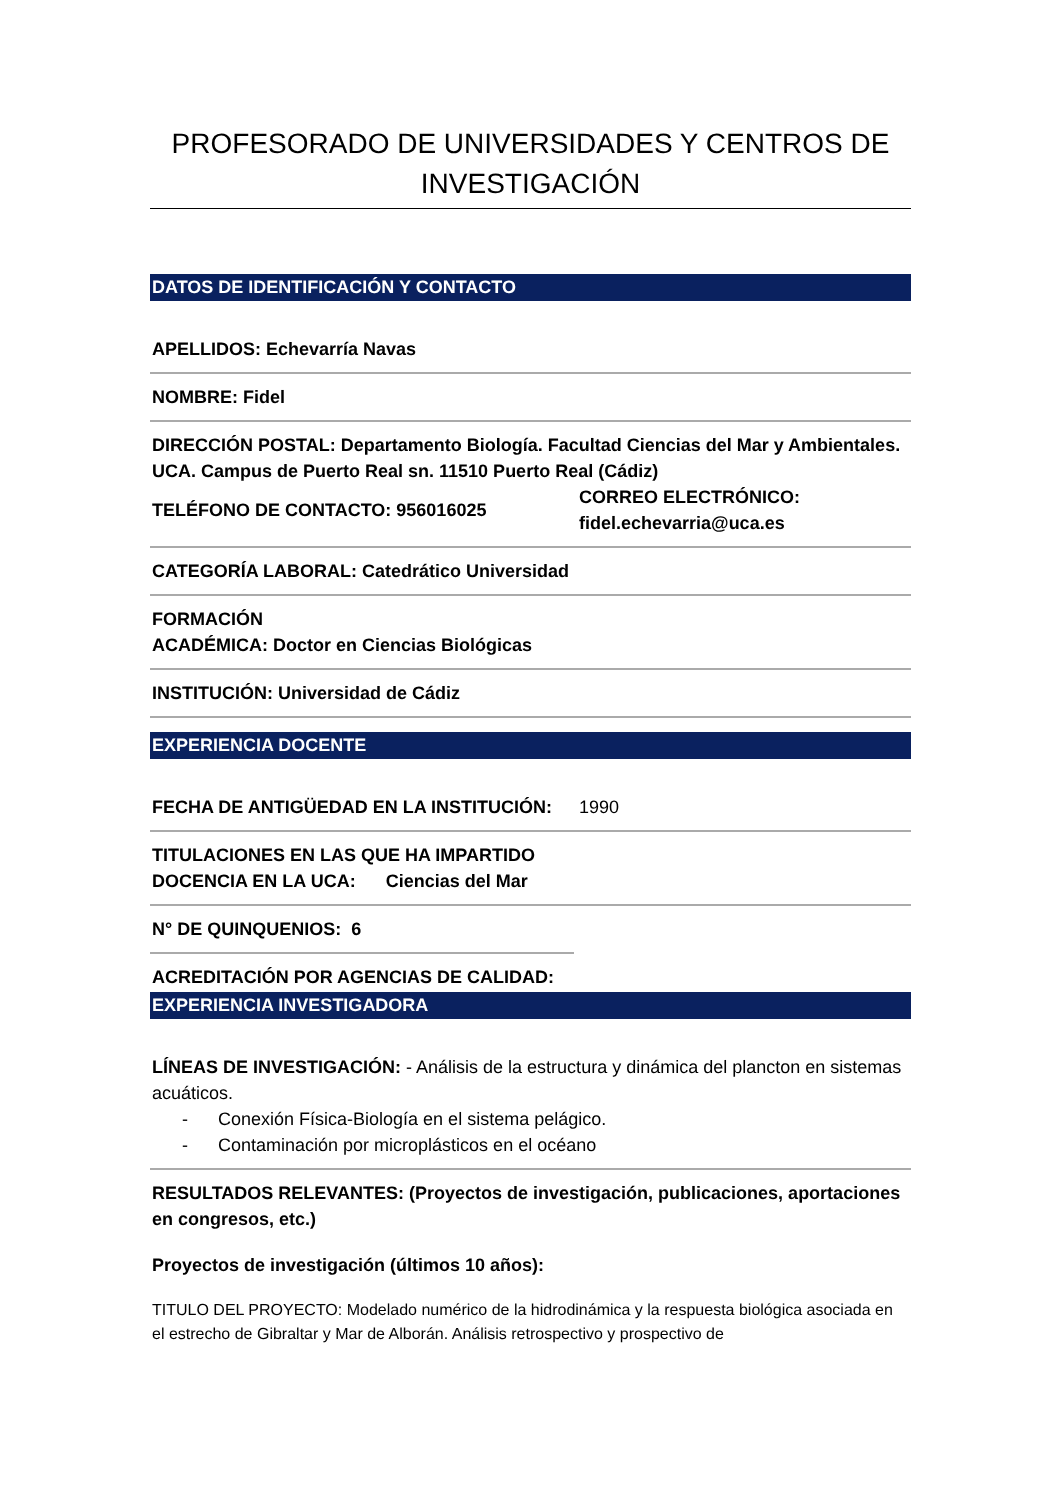PROFESORADO DE UNIVERSIDADES Y CENTROS DE INVESTIGACIÓN
DATOS DE IDENTIFICACIÓN Y CONTACTO
APELLIDOS: Echevarría Navas
NOMBRE: Fidel
DIRECCIÓN POSTAL: Departamento Biología. Facultad Ciencias del Mar y Ambientales. UCA. Campus de Puerto Real sn. 11510 Puerto Real (Cádiz)
TELÉFONO DE CONTACTO: 956016025
CORREO ELECTRÓNICO:
fidel.echevarria@uca.es
CATEGORÍA LABORAL: Catedrático Universidad
FORMACIÓN
ACADÉMICA: Doctor en Ciencias Biológicas
INSTITUCIÓN: Universidad de Cádiz
EXPERIENCIA DOCENTE
FECHA DE ANTIGÜEDAD EN LA INSTITUCIÓN: 1990
TITULACIONES EN LAS QUE HA IMPARTIDO
DOCENCIA EN LA UCA: Ciencias del Mar
N° DE QUINQUENIOS: 6
ACREDITACIÓN POR AGENCIAS DE CALIDAD:
EXPERIENCIA INVESTIGADORA
LÍNEAS DE INVESTIGACIÓN: - Análisis de la estructura y dinámica del plancton en sistemas acuáticos.
- Conexión Física-Biología en el sistema pelágico.
- Contaminación por microplásticos en el océano
RESULTADOS RELEVANTES: (Proyectos de investigación, publicaciones, aportaciones en congresos, etc.)
Proyectos de investigación (últimos 10 años):
TITULO DEL PROYECTO: Modelado numérico de la hidrodinámica y la respuesta biológica asociada en el estrecho de Gibraltar y Mar de Alborán. Análisis retrospectivo y prospectivo de